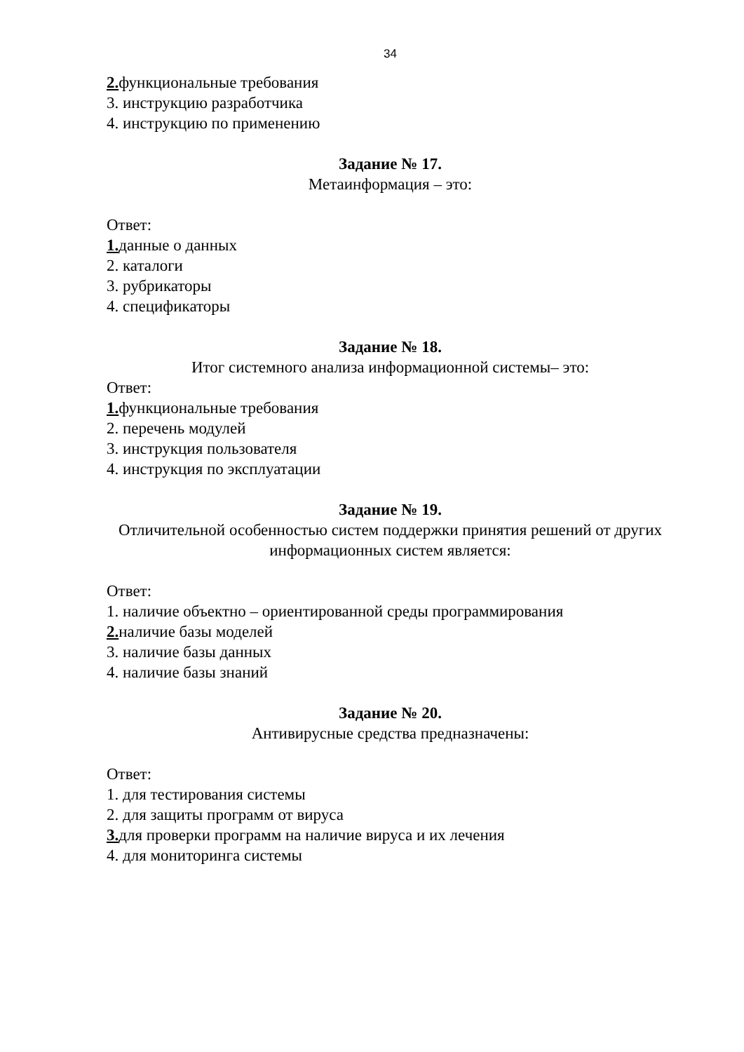34
2. функциональные требования
3. инструкцию разработчика
4. инструкцию по применению
Задание № 17.
Метаинформация – это:
Ответ:
1. данные о данных
2. каталоги
3. рубрикаторы
4. спецификаторы
Задание № 18.
Итог системного анализа информационной системы– это:
Ответ:
1. функциональные требования
2. перечень модулей
3. инструкция пользователя
4. инструкция по эксплуатации
Задание № 19.
Отличительной особенностью систем поддержки принятия решений от других информационных систем является:
Ответ:
1. наличие объектно – ориентированной среды программирования
2. наличие базы моделей
3. наличие базы данных
4. наличие базы знаний
Задание № 20.
Антивирусные средства предназначены:
Ответ:
1. для тестирования системы
2. для защиты программ от вируса
3. для проверки программ на наличие вируса и их лечения
4. для мониторинга системы